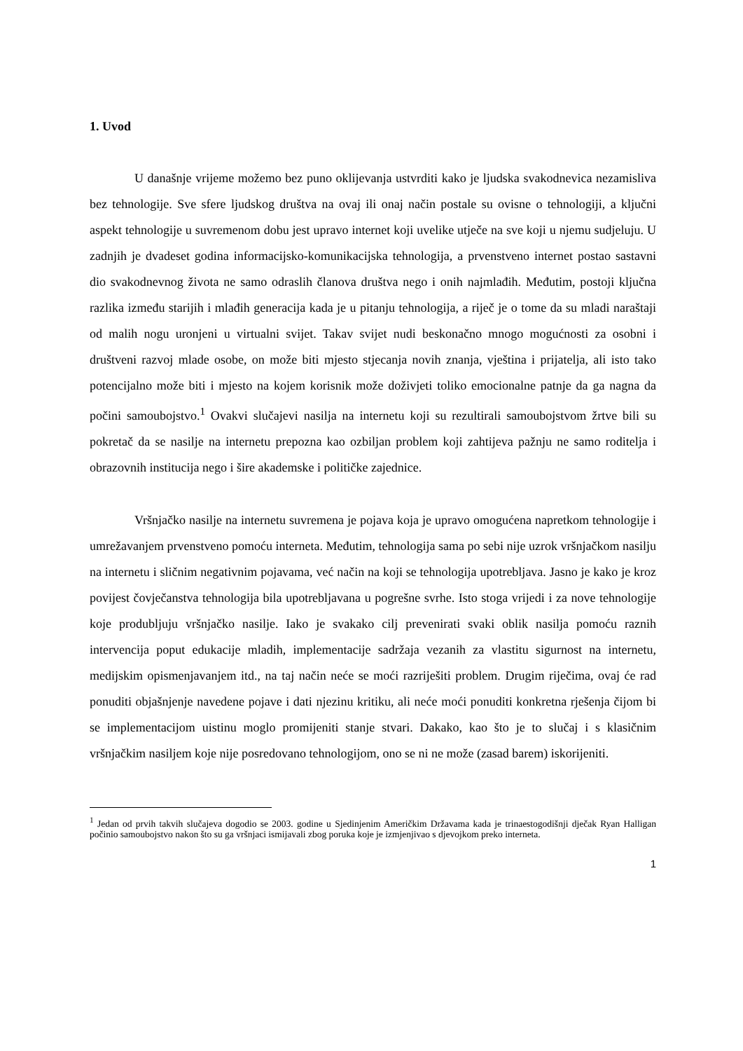1. Uvod
U današnje vrijeme možemo bez puno oklijevanja ustvrditi kako je ljudska svakodnevica nezamisliva bez tehnologije. Sve sfere ljudskog društva na ovaj ili onaj način postale su ovisne o tehnologiji, a ključni aspekt tehnologije u suvremenom dobu jest upravo internet koji uvelike utječe na sve koji u njemu sudjeluju. U zadnjih je dvadeset godina informacijsko-komunikacijska tehnologija, a prvenstveno internet postao sastavni dio svakodnevnog života ne samo odraslih članova društva nego i onih najmlađih. Međutim, postoji ključna razlika između starijih i mlađih generacija kada je u pitanju tehnologija, a riječ je o tome da su mladi naraštaji od malih nogu uronjeni u virtualni svijet. Takav svijet nudi beskonačno mnogo mogućnosti za osobni i društveni razvoj mlade osobe, on može biti mjesto stjecanja novih znanja, vještina i prijatelja, ali isto tako potencijalno može biti i mjesto na kojem korisnik može doživjeti toliko emocionalne patnje da ga nagna da počini samoubojstvo.<sup>1</sup> Ovakvi slučajevi nasilja na internetu koji su rezultirali samoubojstvom žrtve bili su pokretač da se nasilje na internetu prepozna kao ozbiljan problem koji zahtijeva pažnju ne samo roditelja i obrazovnih institucija nego i šire akademske i političke zajednice.
Vršnjačko nasilje na internetu suvremena je pojava koja je upravo omogućena napretkom tehnologije i umrežavanjem prvenstveno pomoću interneta. Međutim, tehnologija sama po sebi nije uzrok vršnjačkom nasilju na internetu i sličnim negativnim pojavama, već način na koji se tehnologija upotrebljava. Jasno je kako je kroz povijest čovječanstva tehnologija bila upotrebljavana u pogrešne svrhe. Isto stoga vrijedi i za nove tehnologije koje produbljuju vršnjačko nasilje. Iako je svakako cilj prevenirati svaki oblik nasilja pomoću raznih intervencija poput edukacije mladih, implementacije sadržaja vezanih za vlastitu sigurnost na internetu, medijskim opismenjavanjem itd., na taj način neće se moći razriješiti problem. Drugim riječima, ovaj će rad ponuditi objašnjenje navedene pojave i dati njezinu kritiku, ali neće moći ponuditi konkretna rješenja čijom bi se implementacijom uistinu moglo promijeniti stanje stvari. Dakako, kao što je to slučaj i s klasičnim vršnjačkim nasiljem koje nije posredovano tehnologijom, ono se ni ne može (zasad barem) iskorijeniti.
<sup>1</sup> Jedan od prvih takvih slučajeva dogodio se 2003. godine u Sjedinjenim Američkim Državama kada je trinaestogodišnji dječak Ryan Halligan počinio samoubojstvo nakon što su ga vršnjaci ismijavali zbog poruka koje je izmjenjivao s djevojkom preko interneta.
1